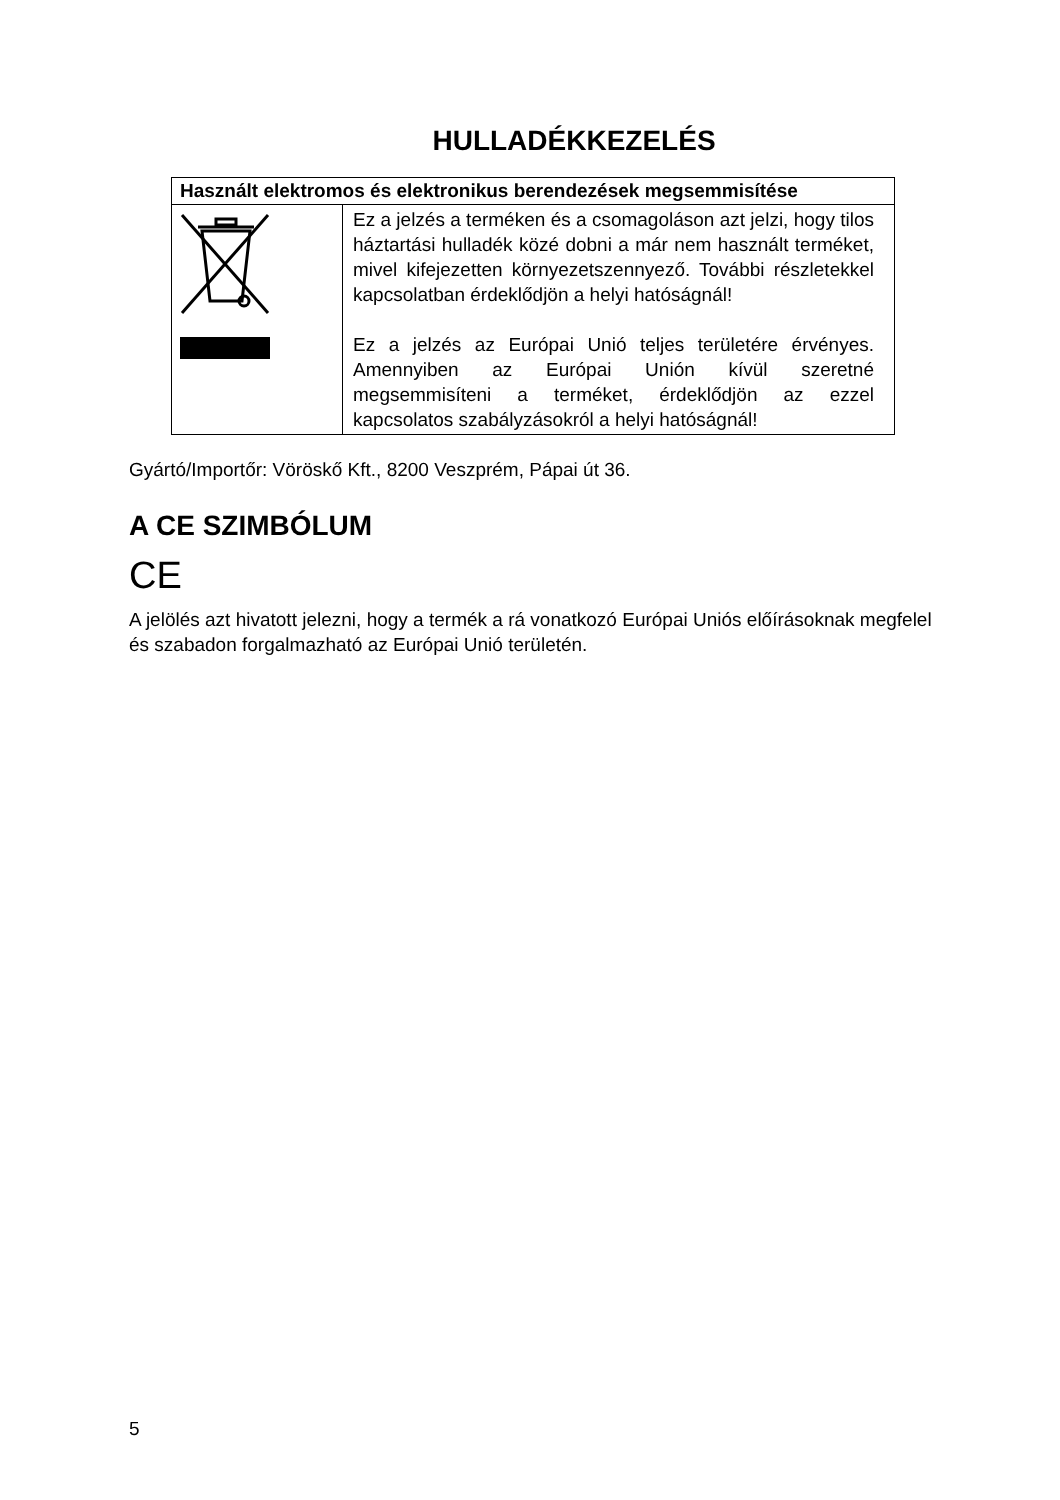HULLADÉKKEZELÉS
| Használt elektromos és elektronikus berendezések megsemmisítése | |
| --- | --- |
| | Ez a jelzés a terméken és a csomagoláson azt jelzi, hogy tilos háztartási hulladék közé dobni a már nem használt terméket, mivel kifejezetten környezetszennyező. További részletekkel kapcsolatban érdeklődjön a helyi hatóságnál! Ez a jelzés az Európai Unió teljes területére érvényes. Amennyiben az Európai Unión kívül szeretné megsemmisíteni a terméket, érdeklődjön az ezzel kapcsolatos szabályzásokról a helyi hatóságnál! |
Gyártó/Importőr: Vöröskő Kft., 8200 Veszprém, Pápai út 36.
A CE SZIMBÓLUM
CE
A jelölés azt hivatott jelezni, hogy a termék a rá vonatkozó Európai Uniós előírásoknak megfelel és szabadon forgalmazható az Európai Unió területén.
5